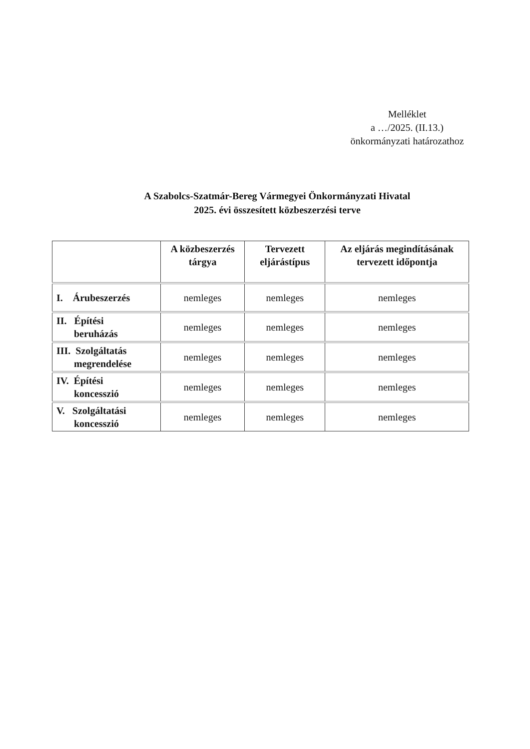Melléklet
a …/2025. (II.13.)
önkormányzati határozathoz
A Szabolcs-Szatmár-Bereg Vármegyei Önkormányzati Hivatal
2025. évi összesített közbeszerzési terve
| | A közbeszerzés tárgya | Tervezett eljárástípus | Az eljárás megindításának tervezett időpontja |
| --- | --- | --- | --- |
| I. Árubeszerzés | nemleges | nemleges | nemleges |
| II. Építési beruházás | nemleges | nemleges | nemleges |
| III. Szolgáltatás megrendelése | nemleges | nemleges | nemleges |
| IV. Építési koncesszió | nemleges | nemleges | nemleges |
| V. Szolgáltatási koncesszió | nemleges | nemleges | nemleges |